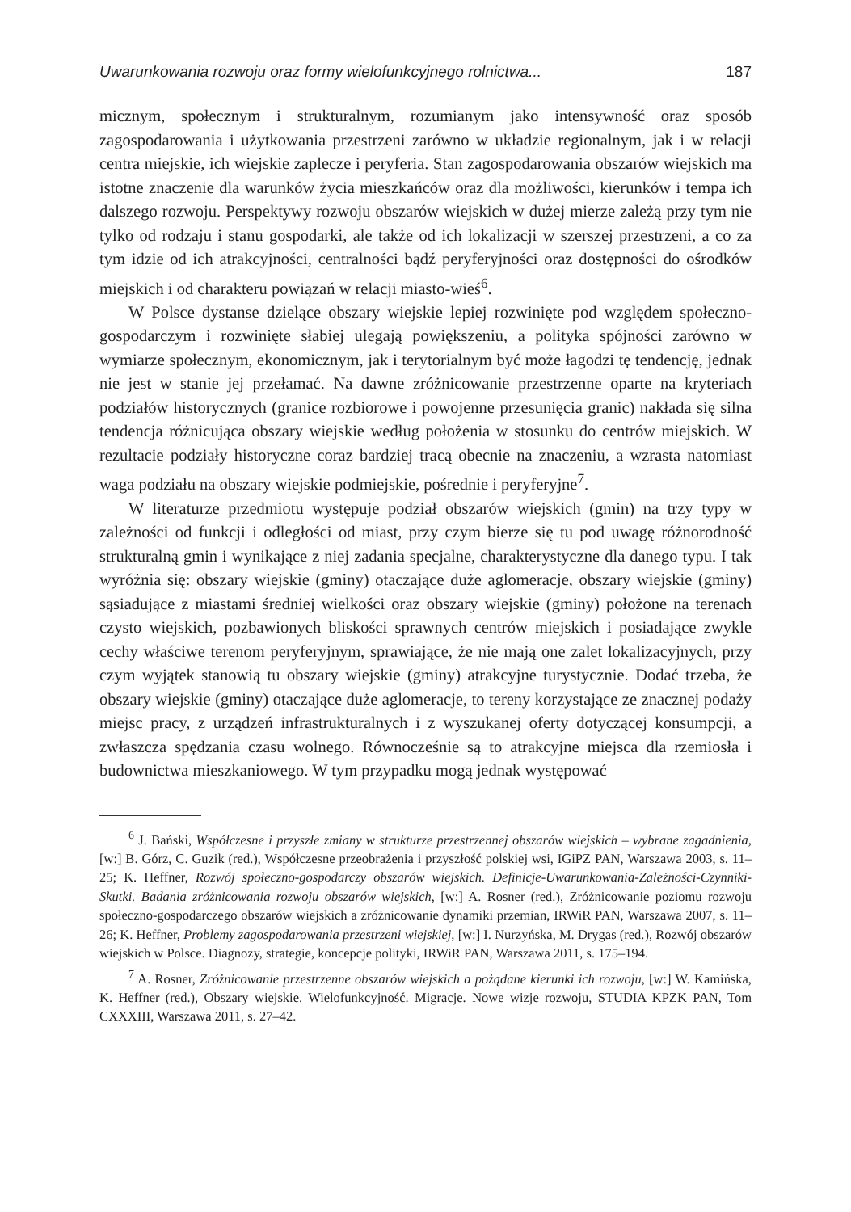Uwarunkowania rozwoju oraz formy wielofunkcyjnego rolnictwa... 187
micznym, społecznym i strukturalnym, rozumianym jako intensywność oraz sposób zagospodarowania i użytkowania przestrzeni zarówno w układzie regionalnym, jak i w relacji centra miejskie, ich wiejskie zaplecze i peryferia. Stan zagospodarowania obszarów wiejskich ma istotne znaczenie dla warunków życia mieszkańców oraz dla możliwości, kierunków i tempa ich dalszego rozwoju. Perspektywy rozwoju obszarów wiejskich w dużej mierze zależą przy tym nie tylko od rodzaju i stanu gospodarki, ale także od ich lokalizacji w szerszej przestrzeni, a co za tym idzie od ich atrakcyjności, centralności bądź peryferyjności oraz dostępności do ośrodków miejskich i od charakteru powiązań w relacji miasto-wieś<sup>6</sup>.
W Polsce dystanse dzielące obszary wiejskie lepiej rozwinięte pod względem społeczno-gospodarczym i rozwinięte słabiej ulegają powiększeniu, a polityka spójności zarówno w wymiarze społecznym, ekonomicznym, jak i terytorialnym być może łagodzi tę tendencję, jednak nie jest w stanie jej przełamać. Na dawne zróżnicowanie przestrzenne oparte na kryteriach podziałów historycznych (granice rozbiorowe i powojenne przesunięcia granic) nakłada się silna tendencja różnicująca obszary wiejskie według położenia w stosunku do centrów miejskich. W rezultacie podziały historyczne coraz bardziej tracą obecnie na znaczeniu, a wzrasta natomiast waga podziału na obszary wiejskie podmiejskie, pośrednie i peryferyjne<sup>7</sup>.
W literaturze przedmiotu występuje podział obszarów wiejskich (gmin) na trzy typy w zależności od funkcji i odległości od miast, przy czym bierze się tu pod uwagę różnorodność strukturalną gmin i wynikające z niej zadania specjalne, charakterystyczne dla danego typu. I tak wyróżnia się: obszary wiejskie (gminy) otaczające duże aglomeracje, obszary wiejskie (gminy) sąsiadujące z miastami średniej wielkości oraz obszary wiejskie (gminy) położone na terenach czysto wiejskich, pozbawionych bliskości sprawnych centrów miejskich i posiadające zwykle cechy właściwe terenom peryferyjnym, sprawiające, że nie mają one zalet lokalizacyjnych, przy czym wyjątek stanowią tu obszary wiejskie (gminy) atrak­cyjne turystycznie. Dodać trzeba, że obszary wiejskie (gminy) otaczające duże aglomeracje, to tereny korzystające ze znacznej podaży miejsc pracy, z urządzeń infrastrukturalnych i z wyszukanej oferty dotyczącej konsumpcji, a zwłaszcza spędzania czasu wolnego. Równocześnie są to atrakcyjne miejsca dla rzemiosła i budownictwa mieszkaniowego. W tym przypadku mogą jednak występować
<sup>6</sup> J. Bański, Współczesne i przyszłe zmiany w strukturze przestrzennej obszarów wiejskich – wybrane zagadnienia, [w:] B. Górz, C. Guzik (red.), Współczesne przeobrażenia i przyszłość polskiej wsi, IGiPZ PAN, Warszawa 2003, s. 11–25; K. Heffner, Rozwój społeczno-gospodarczy obszarów wiejskich. Definicje-Uwarunkowania-Zależności-Czynniki-Skutki. Badania zróżnicowania rozwoju obszarów wiejskich, [w:] A. Rosner (red.), Zróżnicowanie poziomu rozwoju społeczno-gospodarczego obszarów wiejskich a zróżnicowanie dynamiki przemian, IRWiR PAN, Warszawa 2007, s. 11–26; K. Heffner, Problemy zagospodarowania przestrzeni wiejskiej, [w:] I. Nurzyńska, M. Drygas (red.), Rozwój obszarów wiejskich w Polsce. Diagnozy, strategie, koncepcje polityki, IRWiR PAN, Warszawa 2011, s. 175–194.
<sup>7</sup> A. Rosner, Zróżnicowanie przestrzenne obszarów wiejskich a pożądane kierunki ich rozwoju, [w:] W. Kamińska, K. Heffner (red.), Obszary wiejskie. Wielofunkcyjność. Migracje. Nowe wizje rozwoju, STUDIA KPZK PAN, Tom CXXXIII, Warszawa 2011, s. 27–42.